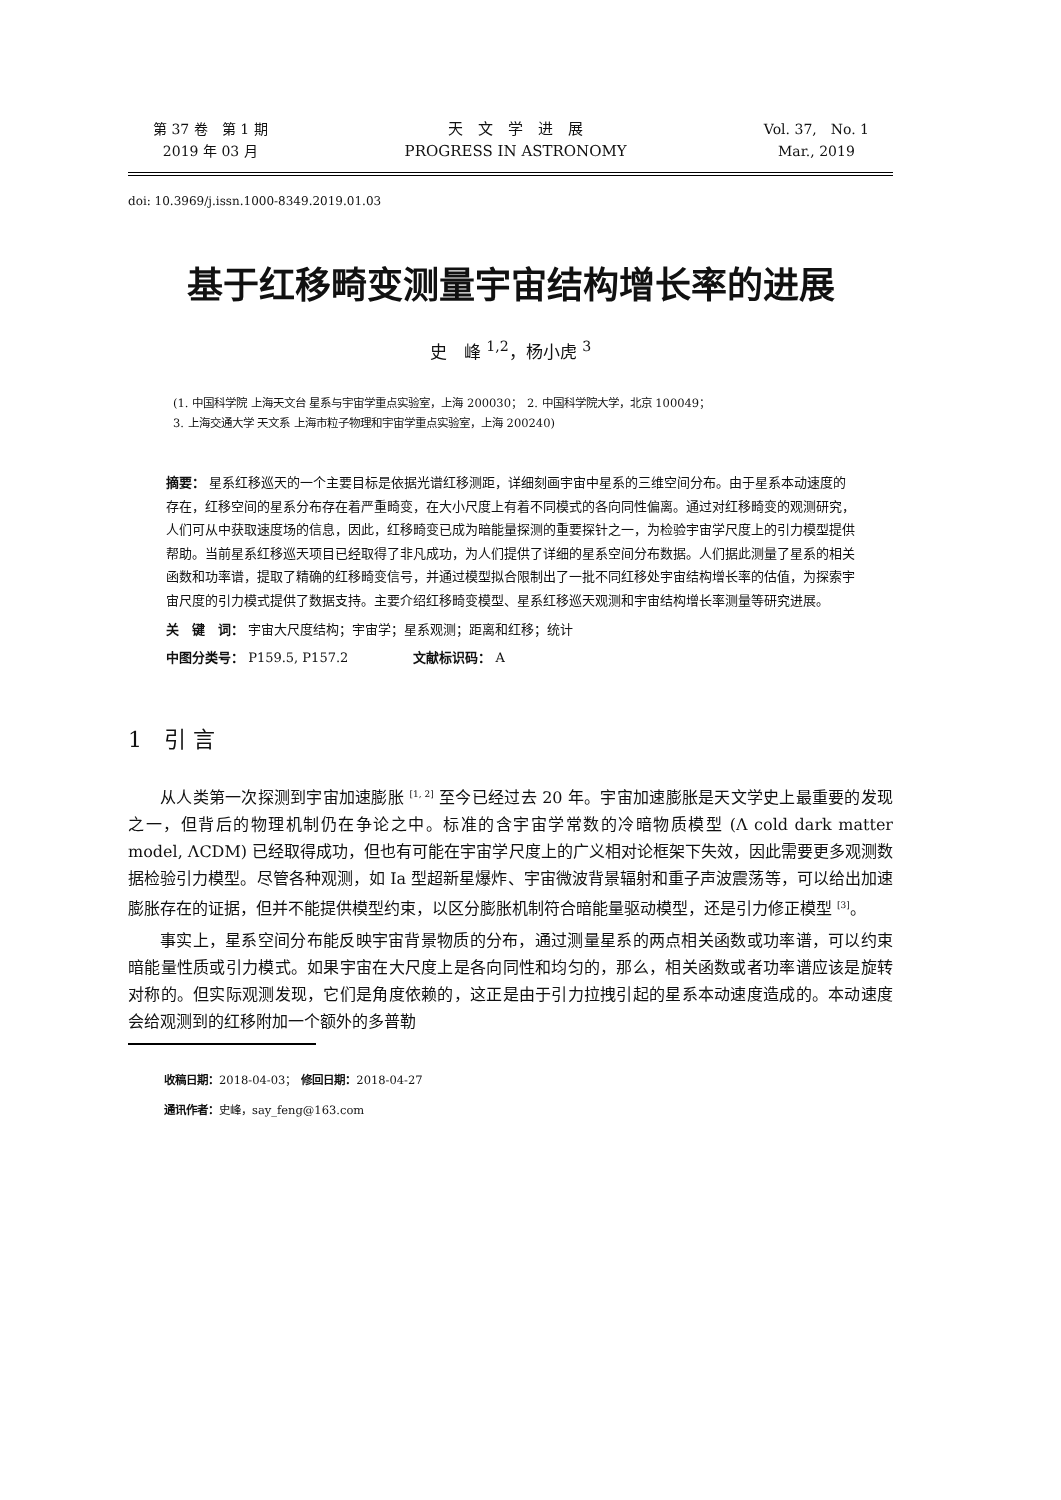第 37 卷　第 1 期
2019 年 03 月
天　文　学　进　展
PROGRESS IN ASTRONOMY
Vol. 37,　No. 1
Mar., 2019
doi: 10.3969/j.issn.1000-8349.2019.01.03
基于红移畸变测量宇宙结构增长率的进展
史　峰 <sup>1,2</sup>，杨小虎 <sup>3</sup>
(1. 中国科学院 上海天文台 星系与宇宙学重点实验室，上海 200030；　2. 中国科学院大学，北京 100049；
3. 上海交通大学 天文系 上海市粒子物理和宇宙学重点实验室，上海 200240)
摘要： 星系红移巡天的一个主要目标是依据光谱红移测距，详细刻画宇宙中星系的三维空间分布。由于星系本动速度的存在，红移空间的星系分布存在着严重畸变，在大小尺度上有着不同模式的各向同性偏离。通过对红移畸变的观测研究，人们可从中获取速度场的信息，因此，红移畸变已成为暗能量探测的重要探针之一，为检验宇宙学尺度上的引力模型提供帮助。当前星系红移巡天项目已经取得了非凡成功，为人们提供了详细的星系空间分布数据。人们据此测量了星系的相关函数和功率谱，提取了精确的红移畸变信号，并通过模型拟合限制出了一批不同红移处宇宙结构增长率的估值，为探索宇宙尺度的引力模式提供了数据支持。主要介绍红移畸变模型、星系红移巡天观测和宇宙结构增长率测量等研究进展。
关　键　词： 宇宙大尺度结构；宇宙学；星系观测；距离和红移；统计
中图分类号： P159.5, P157.2　　　　　文献标识码： A
1　引 言
从人类第一次探测到宇宙加速膨胀 <sup>[1, 2]</sup> 至今已经过去 20 年。宇宙加速膨胀是天文学史上最重要的发现之一，但背后的物理机制仍在争论之中。标准的含宇宙学常数的冷暗物质模型 (Λ cold dark matter model, ΛCDM) 已经取得成功，但也有可能在宇宙学尺度上的广义相对论框架下失效，因此需要更多观测数据检验引力模型。尽管各种观测，如 Ia 型超新星爆炸、宇宙微波背景辐射和重子声波震荡等，可以给出加速膨胀存在的证据，但并不能提供模型约束，以区分膨胀机制符合暗能量驱动模型，还是引力修正模型 <sup>[3]</sup>。
事实上，星系空间分布能反映宇宙背景物质的分布，通过测量星系的两点相关函数或功率谱，可以约束暗能量性质或引力模式。如果宇宙在大尺度上是各向同性和均匀的，那么，相关函数或者功率谱应该是旋转对称的。但实际观测发现，它们是角度依赖的，这正是由于引力拉拽引起的星系本动速度造成的。本动速度会给观测到的红移附加一个额外的多普勒
收稿日期：2018-04-03；　修回日期：2018-04-27
通讯作者：史峰，say_feng@163.com